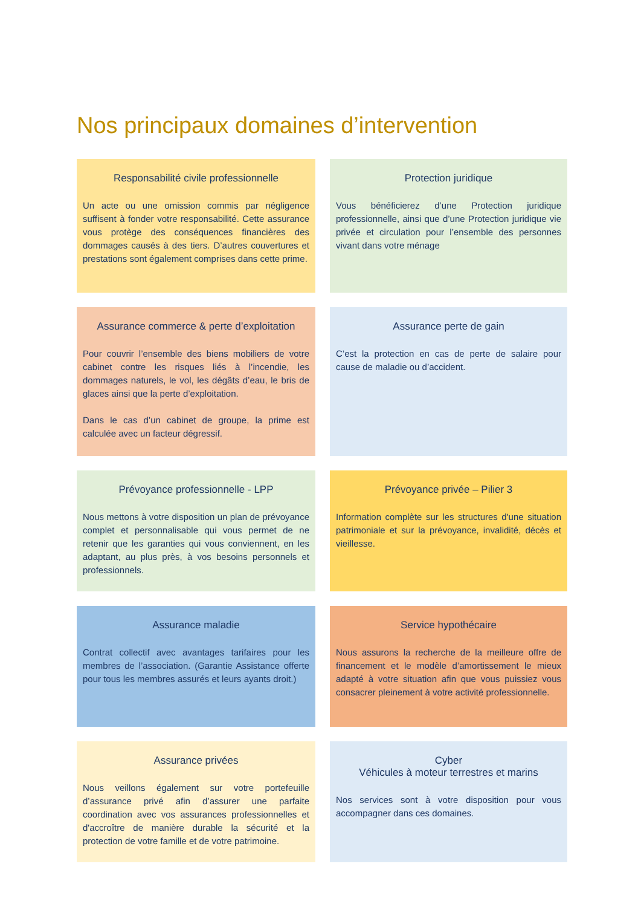Nos principaux domaines d’intervention
Responsabilité civile professionnelle
Un acte ou une omission commis par négligence suffisent à fonder votre responsabilité. Cette assurance vous protège des conséquences financières des dommages causés à des tiers. D’autres couvertures et prestations sont également comprises dans cette prime.
Protection juridique
Vous bénéficierez d’une Protection juridique professionnelle, ainsi que d’une Protection juridique vie privée et circulation pour l’ensemble des personnes vivant dans votre ménage
Assurance commerce & perte d’exploitation
Pour couvrir l’ensemble des biens mobiliers de votre cabinet contre les risques liés à l’incendie, les dommages naturels, le vol, les dégâts d’eau, le bris de glaces ainsi que la perte d’exploitation.
Dans le cas d’un cabinet de groupe, la prime est calculée avec un facteur dégressif.
Assurance perte de gain
C’est la protection en cas de perte de salaire pour cause de maladie ou d’accident.
Prévoyance professionnelle - LPP
Nous mettons à votre disposition un plan de prévoyance complet et personnalisable qui vous permet de ne retenir que les garanties qui vous conviennent, en les adaptant, au plus près, à vos besoins personnels et professionnels.
Prévoyance privée – Pilier 3
Information complète sur les structures d'une situation patrimoniale et sur la prévoyance, invalidité, décès et vieillesse.
Assurance maladie
Contrat collectif avec avantages tarifaires pour les membres de l’association. (Garantie Assistance offerte pour tous les membres assurés et leurs ayants droit.)
Service hypothécaire
Nous assurons la recherche de la meilleure offre de financement et le modèle d’amortissement le mieux adapté à votre situation afin que vous puissiez vous consacrer pleinement à votre activité professionnelle.
Assurance privées
Nous veillons également sur votre portefeuille d’assurance privé afin d’assurer une parfaite coordination avec vos assurances professionnelles et d'accroître de manière durable la sécurité et la protection de votre famille et de votre patrimoine.
Cyber
Véhicules à moteur terrestres et marins
Nos services sont à votre disposition pour vous accompagner dans ces domaines.